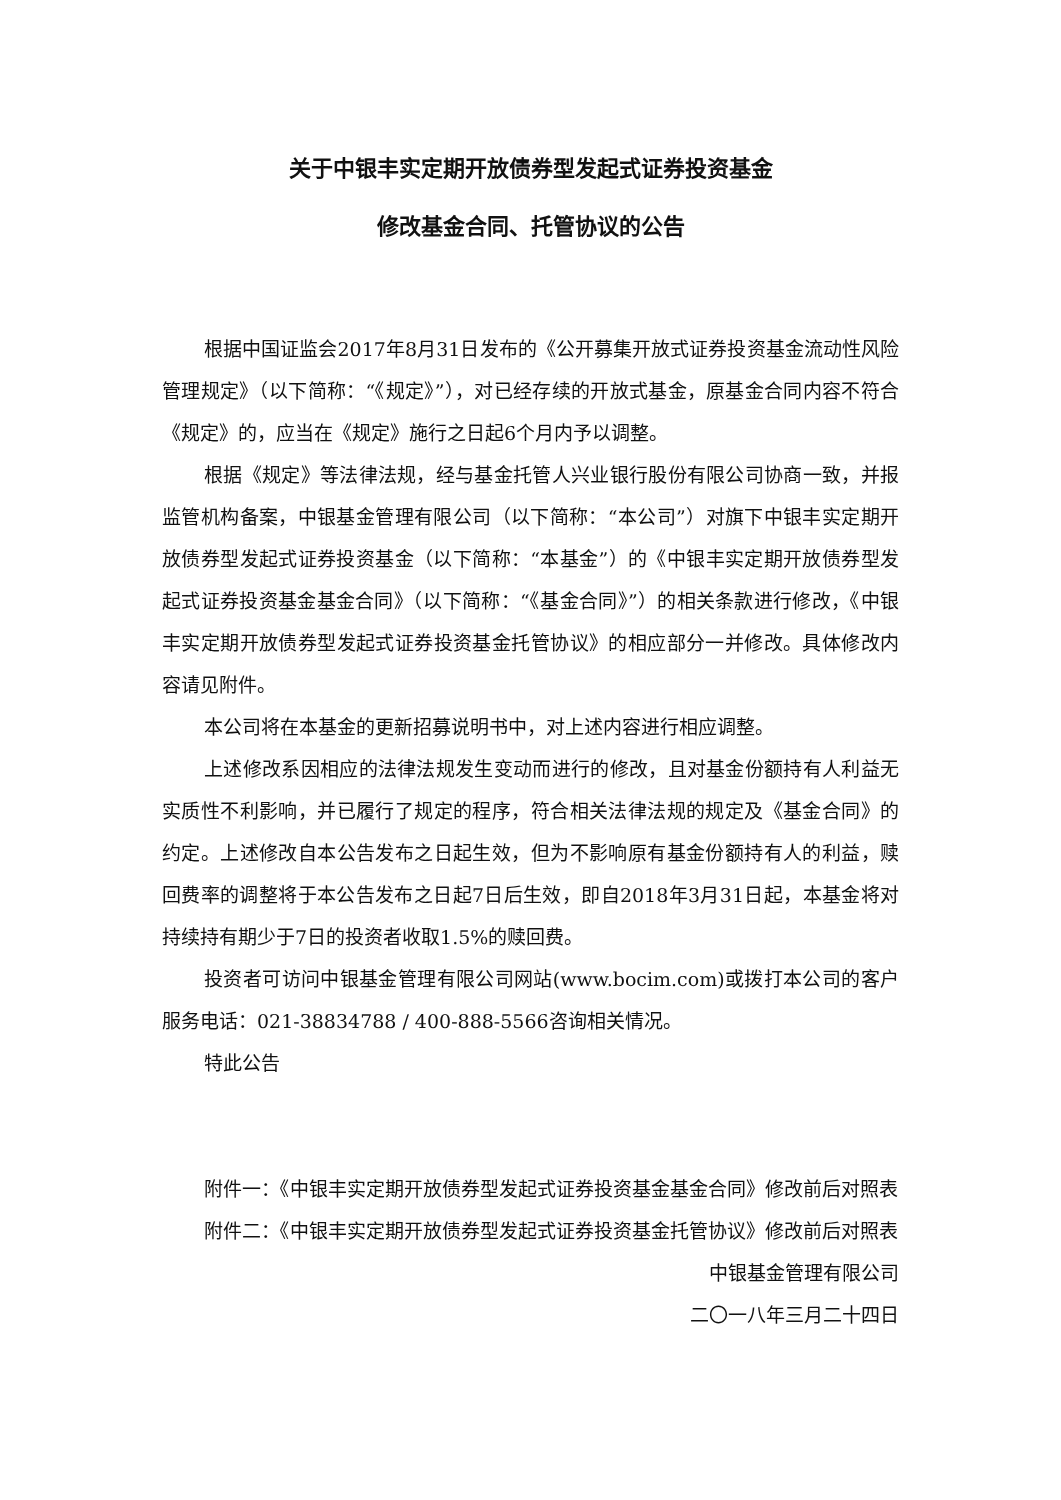关于中银丰实定期开放债券型发起式证券投资基金
修改基金合同、托管协议的公告
根据中国证监会2017年8月31日发布的《公开募集开放式证券投资基金流动性风险管理规定》（以下简称：“《规定》”），对已经存续的开放式基金，原基金合同内容不符合《规定》的，应当在《规定》施行之日起6个月内予以调整。
根据《规定》等法律法规，经与基金托管人兴业银行股份有限公司协商一致，并报监管机构备案，中银基金管理有限公司（以下简称：“本公司”）对旗下中银丰实定期开放债券型发起式证券投资基金（以下简称：“本基金”）的《中银丰实定期开放债券型发起式证券投资基金基金合同》（以下简称：“《基金合同》”）的相关条款进行修改，《中银丰实定期开放债券型发起式证券投资基金托管协议》的相应部分一并修改。具体修改内容请见附件。
本公司将在本基金的更新招募说明书中，对上述内容进行相应调整。
上述修改系因相应的法律法规发生变动而进行的修改，且对基金份额持有人利益无实质性不利影响，并已履行了规定的程序，符合相关法律法规的规定及《基金合同》的约定。上述修改自本公告发布之日起生效，但为不影响原有基金份额持有人的利益，赎回费率的调整将于本公告发布之日起7日后生效，即自2018年3月31日起，本基金将对持续持有期少于7日的投资者收取1.5%的赎回费。
投资者可访问中银基金管理有限公司网站(www.bocim.com)或拨打本公司的客户服务电话：021-38834788 / 400-888-5566咨询相关情况。
特此公告
附件一：《中银丰实定期开放债券型发起式证券投资基金基金合同》修改前后对照表
附件二：《中银丰实定期开放债券型发起式证券投资基金托管协议》修改前后对照表
中银基金管理有限公司
二〇一八年三月二十四日